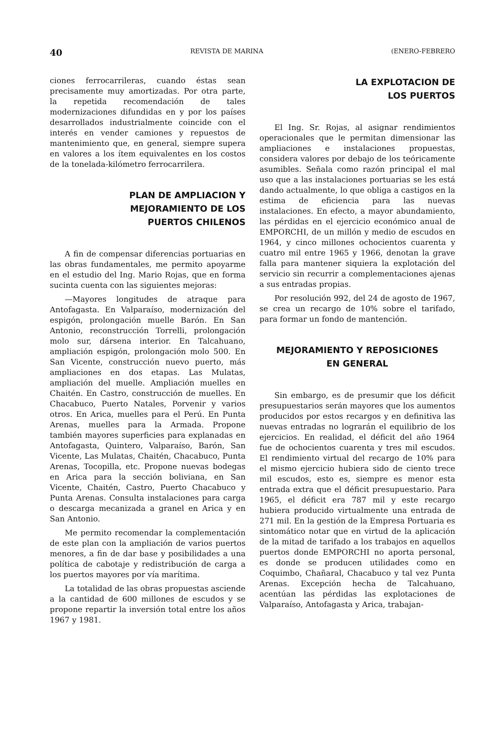40 REVISTA DE MARINA (ENERO-FEBRERO
ciones ferrocarrileras, cuando éstas sean precisamente muy amortizadas. Por otra parte, la repetida recomendación de tales modernizaciones difundidas en y por los países desarrollados industrialmente coincide con el interés en vender camiones y repuestos de mantenimiento que, en general, siempre supera en valores a los ítem equivalentes en los costos de la tonelada-kilómetro ferrocarrilera.
PLAN DE AMPLIACION Y
MEJORAMIENTO DE LOS
PUERTOS CHILENOS
A fin de compensar diferencias portuarias en las obras fundamentales, me permito apoyarme en el estudio del Ing. Mario Rojas, que en forma sucinta cuenta con las siguientes mejoras:
—Mayores longitudes de atraque para Antofagasta. En Valparaíso, modernización del espigón, prolongación muelle Barón. En San Antonio, reconstrucción Torrelli, prolongación molo sur, dársena interior. En Talcahuano, ampliación espigón, prolongación molo 500. En San Vicente, construcción nuevo puerto, más ampliaciones en dos etapas. Las Mulatas, ampliación del muelle. Ampliación muelles en Chaitén. En Castro, construcción de muelles. En Chacabuco, Puerto Natales, Porvenir y varios otros. En Arica, muelles para el Perú. En Punta Arenas, muelles para la Armada. Propone también mayores superficies para explanadas en Antofagasta, Quintero, Valparaíso, Barón, San Vicente, Las Mulatas, Chaitén, Chacabuco, Punta Arenas, Tocopilla, etc. Propone nuevas bodegas en Arica para la sección boliviana, en San Vicente, Chaitén, Castro, Puerto Chacabuco y Punta Arenas. Consulta instalaciones para carga o descarga mecanizada a granel en Arica y en San Antonio.
Me permito recomendar la complementación de este plan con la ampliación de varios puertos menores, a fin de dar base y posibilidades a una política de cabotaje y redistribución de carga a los puertos mayores por vía marítima.
La totalidad de las obras propuestas asciende a la cantidad de 600 millones de escudos y se propone repartir la inversión total entre los años 1967 y 1981.
LA EXPLOTACION DE
LOS PUERTOS
El Ing. Sr. Rojas, al asignar rendimientos operacionales que le permitan dimensionar las ampliaciones e instalaciones propuestas, considera valores por debajo de los teóricamente asumibles. Señala como razón principal el mal uso que a las instalaciones portuarias se les está dando actualmente, lo que obliga a castigos en la estima de eficiencia para las nuevas instalaciones. En efecto, a mayor abundamiento, las pérdidas en el ejercicio económico anual de EMPORCHI, de un millón y medio de escudos en 1964, y cinco millones ochocientos cuarenta y cuatro mil entre 1965 y 1966, denotan la grave falla para mantener siquiera la explotación del servicio sin recurrir a complementaciones ajenas a sus entradas propias.
Por resolución 992, del 24 de agosto de 1967, se crea un recargo de 10% sobre el tarifado, para formar un fondo de mantención.
MEJORAMIENTO Y REPOSICIONES
EN GENERAL
Sin embargo, es de presumir que los déficit presupuestarios serán mayores que los aumentos producidos por estos recargos y en definitiva las nuevas entradas no lograrán el equilibrio de los ejercicios. En realidad, el déficit del año 1964 fue de ochocientos cuarenta y tres mil escudos. El rendimiento virtual del recargo de 10% para el mismo ejercicio hubiera sido de ciento trece mil escudos, esto es, siempre es menor esta entrada extra que el déficit presupuestario. Para 1965, el déficit era 787 mil y este recargo hubiera producido virtualmente una entrada de 271 mil. En la gestión de la Empresa Portuaria es sintomático notar que en virtud de la aplicación de la mitad de tarifado a los trabajos en aquellos puertos donde EMPORCHI no aporta personal, es donde se producen utilidades como en Coquimbo, Chañaral, Chacabuco y tal vez Punta Arenas. Excepción hecha de Talcahuano, acentúan las pérdidas las explotaciones de Valparaíso, Antofagasta y Arica, trabajan-